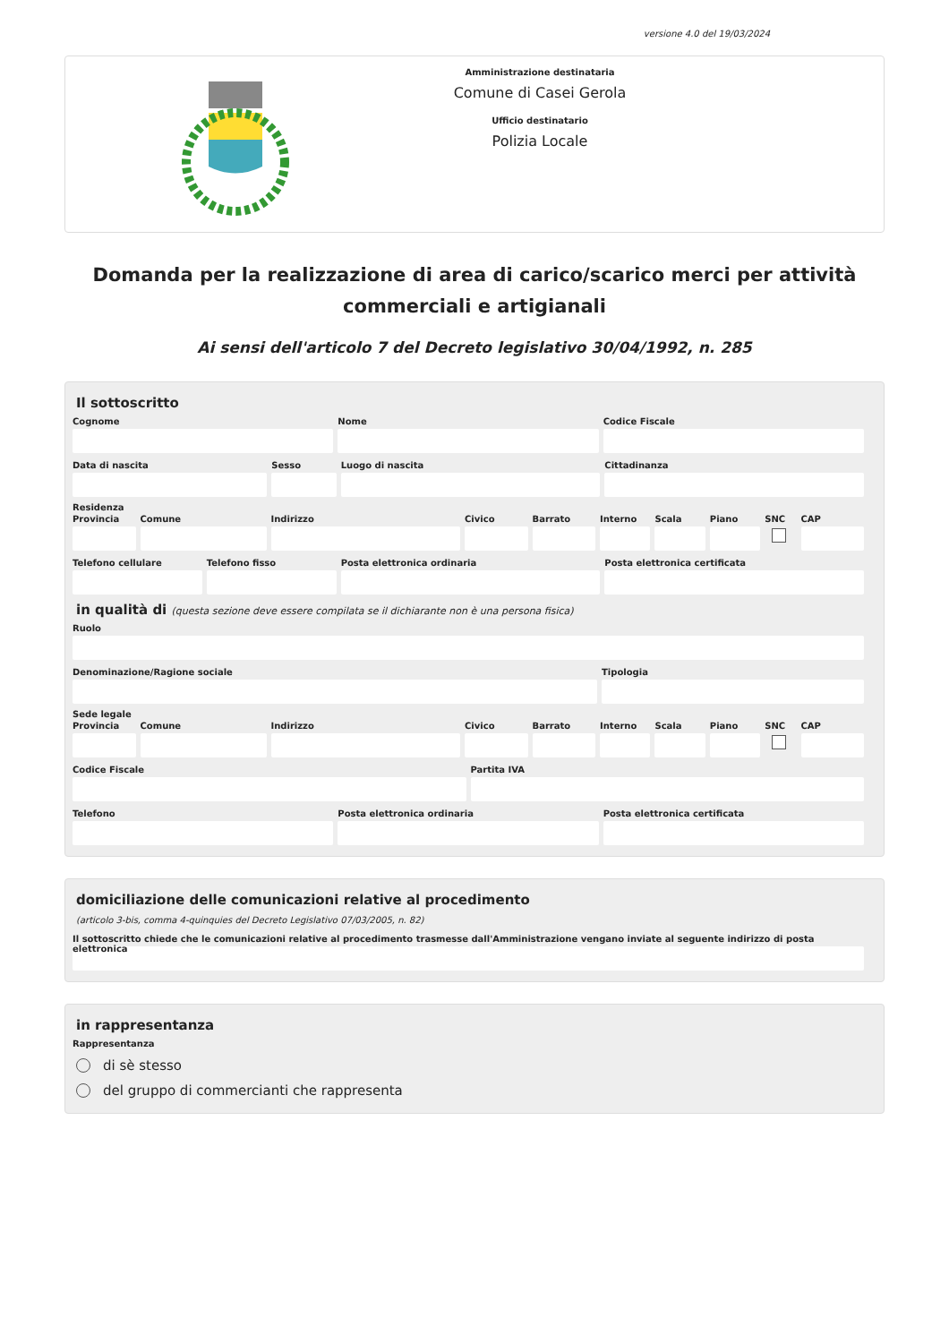versione 4.0 del 19/03/2024
Amministrazione destinataria
Comune di Casei Gerola
Ufficio destinatario
Polizia Locale
Domanda per la realizzazione di area di carico/scarico merci per attività commerciali e artigianali
Ai sensi dell'articolo 7 del Decreto legislativo 30/04/1992, n. 285
Il sottoscritto
Cognome Nome Codice Fiscale
Data di nascita Sesso Luogo di nascita Cittadinanza
Residenza
Provincia Comune Indirizzo Civico Barrato Interno Scala Piano SNC CAP
Telefono cellulare Telefono fisso Posta elettronica ordinaria Posta elettronica certificata
in qualità di (questa sezione deve essere compilata se il dichiarante non è una persona fisica)
Ruolo
Denominazione/Ragione sociale Tipologia
Sede legale
Provincia Comune Indirizzo Civico Barrato Interno Scala Piano SNC CAP
Codice Fiscale Partita IVA
Telefono Posta elettronica ordinaria Posta elettronica certificata
domiciliazione delle comunicazioni relative al procedimento
(articolo 3-bis, comma 4-quinquies del Decreto Legislativo 07/03/2005, n. 82)
Il sottoscritto chiede che le comunicazioni relative al procedimento trasmesse dall'Amministrazione vengano inviate al seguente indirizzo di posta elettronica
in rappresentanza
Rappresentanza
di sè stesso
del gruppo di commercianti che rappresenta